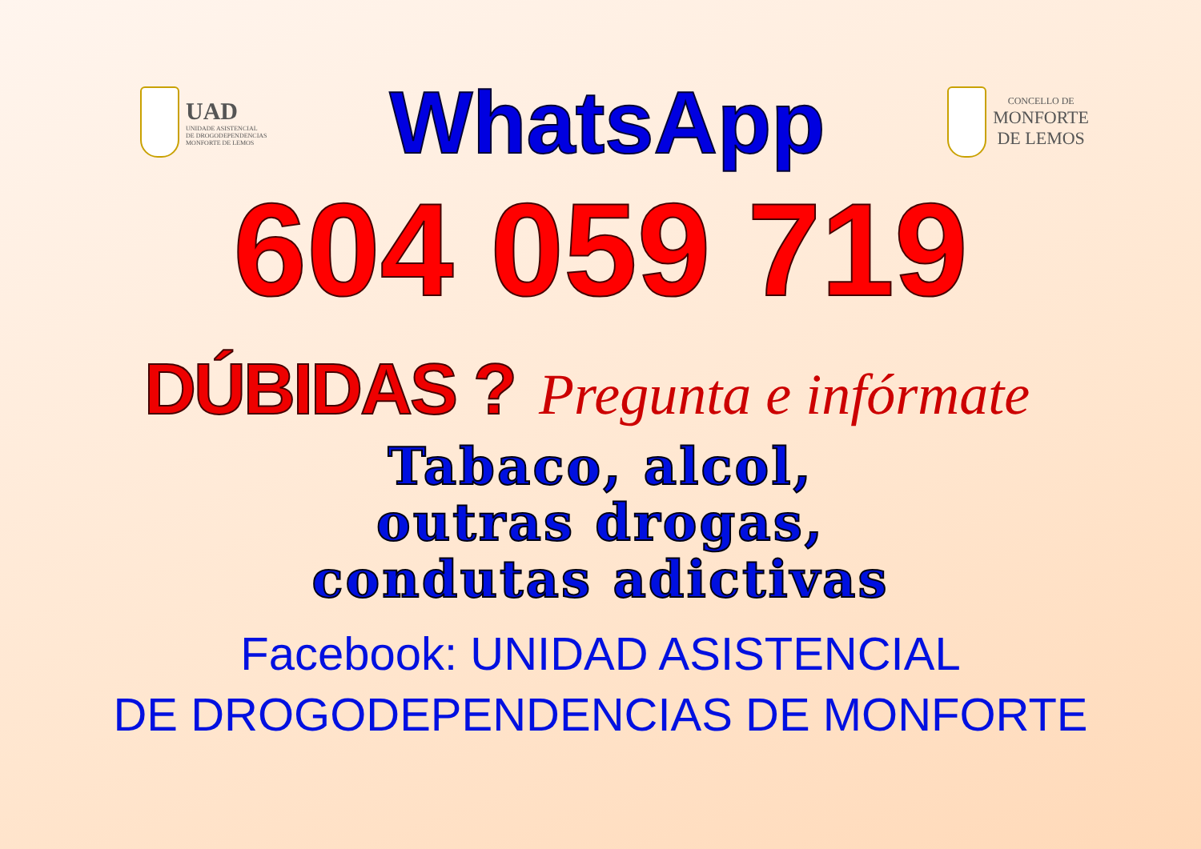UAD
UNIDADE ASISTENCIAL
DE DROGODEPENDENCIAS
MONFORTE DE LEMOS
WhatsApp
CONCELLO DE
MONFORTE
DE LEMOS
604 059 719
DÚBIDAS ? Pregunta e infórmate
Tabaco, alcol,
outras drogas,
condutas adictivas
Facebook: UNIDAD ASISTENCIAL
DE DROGODEPENDENCIAS DE MONFORTE